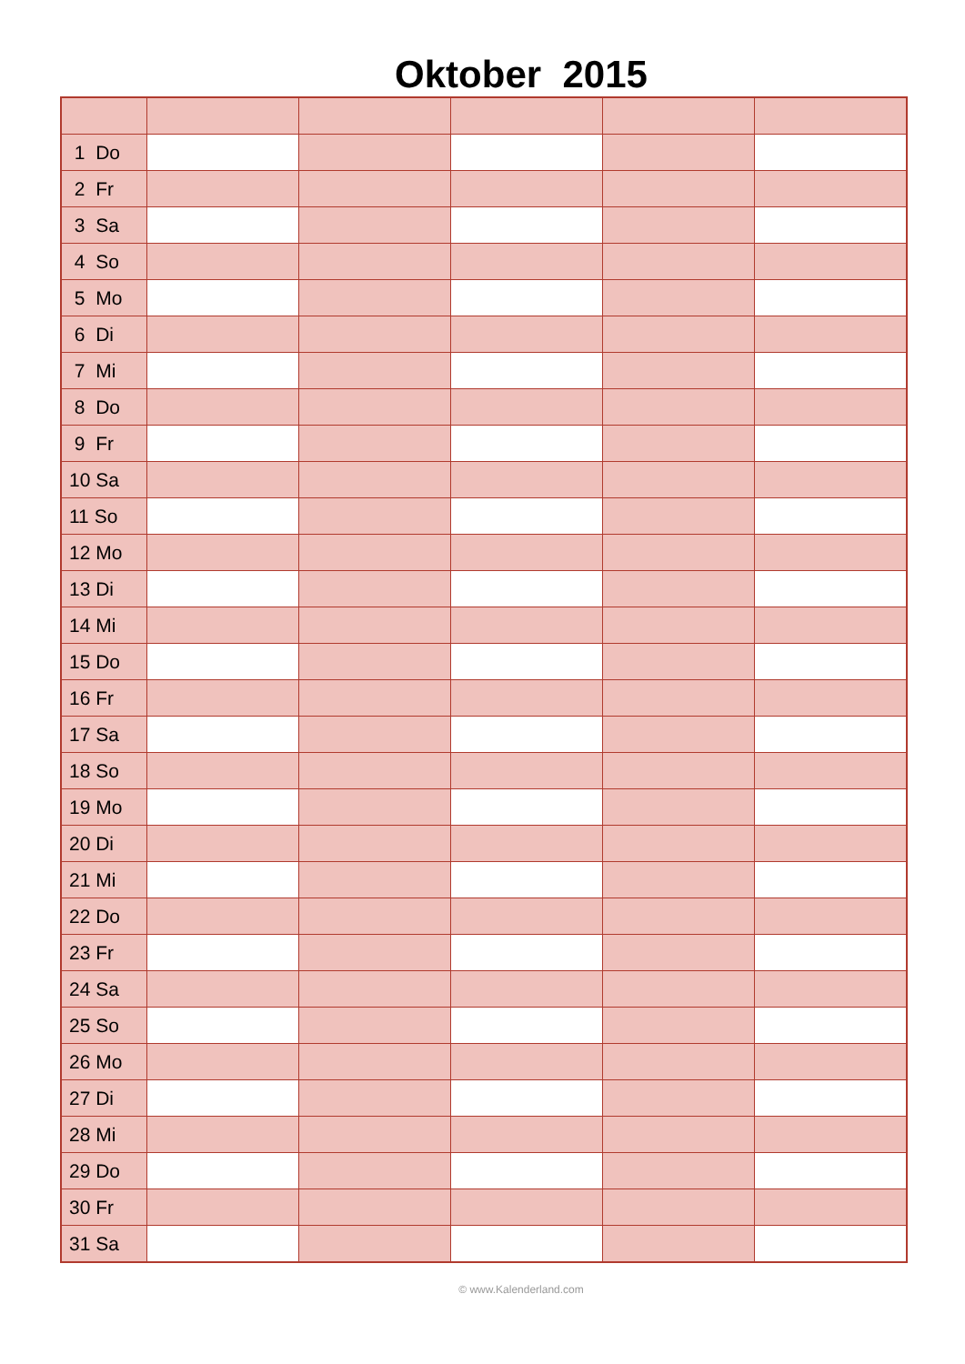Oktober 2015
| 1 Do | | | | | |
| 2 Fr | | | | | |
| 3 Sa | | | | | |
| 4 So | | | | | |
| 5 Mo | | | | | |
| 6 Di | | | | | |
| 7 Mi | | | | | |
| 8 Do | | | | | |
| 9 Fr | | | | | |
| 10 Sa | | | | | |
| 11 So | | | | | |
| 12 Mo | | | | | |
| 13 Di | | | | | |
| 14 Mi | | | | | |
| 15 Do | | | | | |
| 16 Fr | | | | | |
| 17 Sa | | | | | |
| 18 So | | | | | |
| 19 Mo | | | | | |
| 20 Di | | | | | |
| 21 Mi | | | | | |
| 22 Do | | | | | |
| 23 Fr | | | | | |
| 24 Sa | | | | | |
| 25 So | | | | | |
| 26 Mo | | | | | |
| 27 Di | | | | | |
| 28 Mi | | | | | |
| 29 Do | | | | | |
| 30 Fr | | | | | |
| 31 Sa | | | | | |
© www.Kalenderland.com